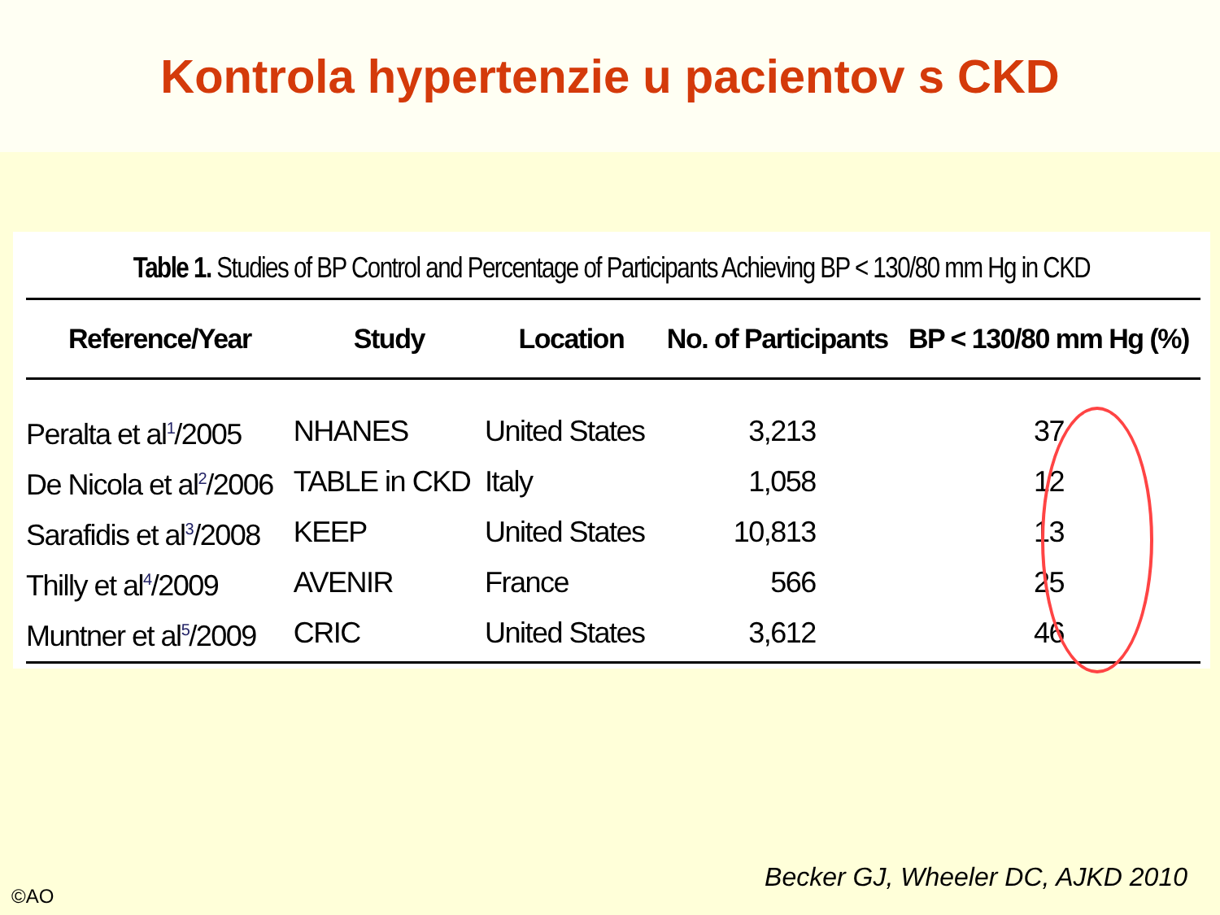Kontrola hypertenzie u pacientov s CKD
Table 1. Studies of BP Control and Percentage of Participants Achieving BP < 130/80 mm Hg in CKD
| Reference/Year | Study | Location | No. of Participants | BP < 130/80 mm Hg (%) |
| --- | --- | --- | --- | --- |
| Peralta et al<sup>1</sup>/2005 | NHANES | United States | 3,213 | 37 |
| De Nicola et al<sup>2</sup>/2006 | TABLE in CKD | Italy | 1,058 | 12 |
| Sarafidis et al<sup>3</sup>/2008 | KEEP | United States | 10,813 | 13 |
| Thilly et al<sup>4</sup>/2009 | AVENIR | France | 566 | 25 |
| Muntner et al<sup>5</sup>/2009 | CRIC | United States | 3,612 | 46 |
Becker GJ, Wheeler DC, AJKD 2010
©AO